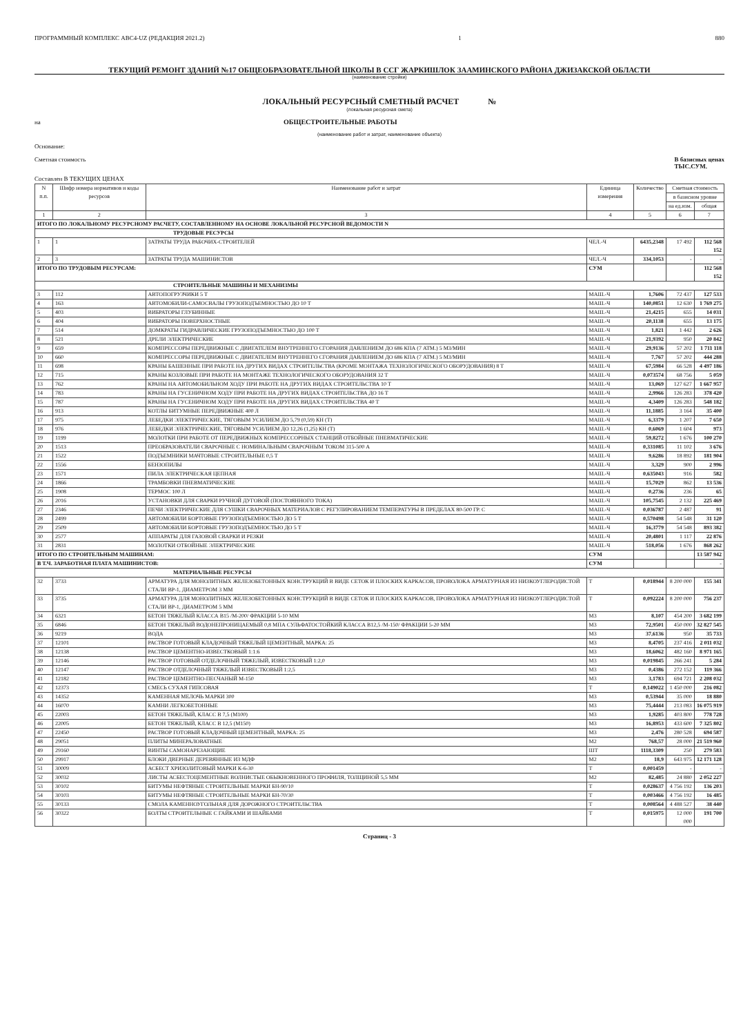ПРОГРАММНЫЙ КОМПЛЕКС АВС4-UZ (РЕДАКЦИЯ 2021.2) 1 880
ТЕКУЩИЙ РЕМОНТ ЗДАНИЙ №17 ОБЩЕОБРАЗОВАТЕЛЬНОЙ ШКОЛЫ В ССГ ЖАРКИШЛОК ЗААМИНСКОГО РАЙОНА ДЖИЗАКСКОЙ ОБЛАСТИ
(наименование стройки)
ЛОКАЛЬНЫЙ РЕСУРСНЫЙ СМЕТНЫЙ РАСЧЕТ №
(локальная ресурсная смета)
на ОБЩЕСТРОИТЕЛЬНЫЕ РАБОТЫ
(наименование работ и затрат, наименование объекта)
Основание:
Сметная стоимость В базисных ценах
ТЫС.СУМ.
Составлен В ТЕКУЩИХ ЦЕНАХ
| N п.п. | Шифр номера нормативов и коды ресурсов | Наименование работ и затрат | Единица измерения | Количество | Сметная стоимость | |
| --- | --- | --- | --- | --- | --- | --- |
| | | | | | в базисном уровне | |
| | | | | | на ед.изм. | общая |
| 1 | 2 | 3 | 4 | 5 | 6 | 7 |
| ИТОГО ПО ЛОКАЛЬНОМУ РЕСУРСНОМУ РАСЧЕТУ, СОСТАВЛЕННОМУ НА ОСНОВЕ ЛОКАЛЬНОЙ РЕСУРСНОЙ ВЕДОМОСТИ N | | | | | | |
| ТРУДОВЫЕ РЕСУРСЫ | | | | | | |
| 1 | 1 | ЗАТРАТЫ ТРУДА РАБОЧИХ-СТРОИТЕЛЕЙ | ЧЕЛ.-Ч | 6435,2348 | 17 492 | 112 568 152 |
| 2 | 3 | ЗАТРАТЫ ТРУДА МАШИНИСТОВ | ЧЕЛ.-Ч | 334,1053 | - | - |
| ИТОГО ПО ТРУДОВЫМ РЕСУРСАМ: | | | СУМ | | | 112 568 152 |
| СТРОИТЕЛЬНЫЕ МАШИНЫ И МЕХАНИЗМЫ | | | | | | |
| 3 | 112 | АВТОПОГРУЗЧИКИ 5 Т | МАШ.-Ч | 1,7606 | 72 437 | 127 533 |
| 4 | 163 | АВТОМОБИЛИ-САМОСВАЛЫ ГРУЗОПОДЪЕМНОСТЬЮ ДО 10 Т | МАШ.-Ч | 140,0851 | 12 630 | 1 769 275 |
| 5 | 403 | ВИБРАТОРЫ ГЛУБИННЫЕ | МАШ.-Ч | 21,4215 | 655 | 14 031 |
| 6 | 404 | ВИБРАТОРЫ ПОВЕРХНОСТНЫЕ | МАШ.-Ч | 20,1138 | 655 | 13 175 |
| 7 | 514 | ДОМКРАТЫ ГИДРАВЛИЧЕСКИЕ ГРУЗОПОДЪЕМНОСТЬЮ ДО 100 Т | МАШ.-Ч | 1,821 | 1 442 | 2 626 |
| 8 | 521 | ДРЕЛИ ЭЛЕКТРИЧЕСКИЕ | МАШ.-Ч | 21,9392 | 950 | 20 842 |
| 9 | 659 | КОМПРЕССОРЫ ПЕРЕДВИЖНЫЕ С ДВИГАТЕЛЕМ ВНУТРЕННЕГО СГОРАНИЯ ДАВЛЕНИЕМ ДО 686 КПА (7 АТМ.) 5 М3/МИН | МАШ.-Ч | 29,9136 | 57 202 | 1 711 118 |
| 10 | 660 | КОМПРЕССОРЫ ПЕРЕДВИЖНЫЕ С ДВИГАТЕЛЕМ ВНУТРЕННЕГО СГОРАНИЯ ДАВЛЕНИЕМ ДО 686 КПА (7 АТМ.) 5 М3/МИН | МАШ.-Ч | 7,767 | 57 202 | 444 288 |
| 11 | 698 | КРАНЫ БАШЕННЫЕ ПРИ РАБОТЕ НА ДРУГИХ ВИДАХ СТРОИТЕЛЬСТВА (КРОМЕ МОНТАЖА ТЕХНОЛОГИЧЕСКОГО ОБОРУДОВАНИЯ) 8 Т | МАШ.-Ч | 67,5984 | 66 528 | 4 497 186 |
| 12 | 715 | КРАНЫ КОЗЛОВЫЕ ПРИ РАБОТЕ НА МОНТАЖЕ ТЕХНОЛОГИЧЕСКОГО ОБОРУДОВАНИЯ 32 Т | МАШ.-Ч | 0,073574 | 68 756 | 5 059 |
| 13 | 762 | КРАНЫ НА АВТОМОБИЛЬНОМ ХОДУ ПРИ РАБОТЕ НА ДРУГИХ ВИДАХ СТРОИТЕЛЬСТВА 10 Т | МАШ.-Ч | 13,069 | 127 627 | 1 667 957 |
| 14 | 783 | КРАНЫ НА ГУСЕНИЧНОМ ХОДУ ПРИ РАБОТЕ НА ДРУГИХ ВИДАХ СТРОИТЕЛЬСТВА ДО 16 Т | МАШ.-Ч | 2,9966 | 126 283 | 378 420 |
| 15 | 787 | КРАНЫ НА ГУСЕНИЧНОМ ХОДУ ПРИ РАБОТЕ НА ДРУГИХ ВИДАХ СТРОИТЕЛЬСТВА 40 Т | МАШ.-Ч | 4,3409 | 126 283 | 548 182 |
| 16 | 913 | КОТЛЫ БИТУМНЫЕ ПЕРЕДВИЖНЫЕ 400 Л | МАШ.-Ч | 11,1885 | 3 164 | 35 400 |
| 17 | 975 | ЛЕБЕДКИ ЭЛЕКТРИЧЕСКИЕ, ТЯГОВЫМ УСИЛИЕМ ДО 5,79 (0,59) КН (Т) | МАШ.-Ч | 6,3379 | 1 207 | 7 650 |
| 18 | 976 | ЛЕБЕДКИ ЭЛЕКТРИЧЕСКИЕ, ТЯГОВЫМ УСИЛИЕМ ДО 12,26 (1,25) КН (Т) | МАШ.-Ч | 0,6069 | 1 604 | 973 |
| 19 | 1199 | МОЛОТКИ ПРИ РАБОТЕ ОТ ПЕРЕДВИЖНЫХ КОМПРЕССОРНЫХ СТАНЦИЙ ОТБОЙНЫЕ ПНЕВМАТИЧЕСКИЕ | МАШ.-Ч | 59,8272 | 1 676 | 100 270 |
| 20 | 1513 | ПРЕОБРАЗОВАТЕЛИ СВАРОЧНЫЕ С НОМИНАЛЬНЫМ СВАРОЧНЫМ ТОКОМ 315-500 А | МАШ.-Ч | 0,331085 | 11 102 | 3 676 |
| 21 | 1522 | ПОДЪЕМНИКИ МАЧТОВЫЕ СТРОИТЕЛЬНЫЕ 0,5 Т | МАШ.-Ч | 9,6286 | 18 892 | 181 904 |
| 22 | 1556 | БЕНЗОПИЛЫ | МАШ.-Ч | 3,329 | 900 | 2 996 |
| 23 | 1571 | ПИЛА ЭЛЕКТРИЧЕСКАЯ ЦЕПНАЯ | МАШ.-Ч | 0,635043 | 916 | 582 |
| 24 | 1866 | ТРАМБОВКИ ПНЕВМАТИЧЕСКИЕ | МАШ.-Ч | 15,7029 | 862 | 13 536 |
| 25 | 1908 | ТЕРМОС 100 Л | МАШ.-Ч | 0,2736 | 236 | 65 |
| 26 | 2016 | УСТАНОВКИ ДЛЯ СВАРКИ РУЧНОЙ ДУГОВОЙ (ПОСТОЯННОГО ТОКА) | МАШ.-Ч | 105,7545 | 2 132 | 225 469 |
| 27 | 2346 | ПЕЧИ ЭЛЕКТРИЧЕСКИЕ ДЛЯ СУШКИ СВАРОЧНЫХ МАТЕРИАЛОВ С РЕГУЛИРОВАНИЕМ ТЕМПЕРАТУРЫ В ПРЕДЕЛАХ 80-500 ГР. С | МАШ.-Ч | 0,036787 | 2 487 | 91 |
| 28 | 2499 | АВТОМОБИЛИ БОРТОВЫЕ ГРУЗОПОДЪЕМНОСТЬЮ ДО 5 Т | МАШ.-Ч | 0,570498 | 54 548 | 31 120 |
| 29 | 2509 | АВТОМОБИЛИ БОРТОВЫЕ ГРУЗОПОДЪЕМНОСТЬЮ ДО 5 Т | МАШ.-Ч | 16,3779 | 54 548 | 893 382 |
| 30 | 2577 | АППАРАТЫ ДЛЯ ГАЗОВОЙ СВАРКИ И РЕЗКИ | МАШ.-Ч | 20,4801 | 1 117 | 22 876 |
| 31 | 2831 | МОЛОТКИ ОТБОЙНЫЕ ЭЛЕКТРИЧЕСКИЕ | МАШ.-Ч | 518,056 | 1 676 | 868 262 |
| ИТОГО ПО СТРОИТЕЛЬНЫМ МАШИНАМ: | | | СУМ | | | 13 587 942 |
| В Т.Ч. ЗАРАБОТНАЯ ПЛАТА МАШИНИСТОВ: | | | СУМ | | | - |
| МАТЕРИАЛЬНЫЕ РЕСУРСЫ | | | | | | |
| 32 | 3733 | АРМАТУРА ДЛЯ МОНОЛИТНЫХ ЖЕЛЕЗОБЕТОННЫХ КОНСТРУКЦИЙ В ВИДЕ СЕТОК И ПЛОСКИХ КАРКАСОВ, ПРОВОЛОКА АРМАТУРНАЯ ИЗ НИЗКОУГЛЕРОДИСТОЙ СТАЛИ ВР-1, ДИАМЕТРОМ 3 ММ | Т | 0,018944 | 8 200 000 | 155 341 |
| 33 | 3735 | АРМАТУРА ДЛЯ МОНОЛИТНЫХ ЖЕЛЕЗОБЕТОННЫХ КОНСТРУКЦИЙ В ВИДЕ СЕТОК И ПЛОСКИХ КАРКАСОВ, ПРОВОЛОКА АРМАТУРНАЯ ИЗ НИЗКОУГЛЕРОДИСТОЙ СТАЛИ ВР-1, ДИАМЕТРОМ 5 ММ | Т | 0,092224 | 8 200 000 | 756 237 |
| 34 | 6321 | БЕТОН ТЯЖЕЛЫЙ КЛАССА В15 /М-200/ ФРАКЦИИ 5-10 ММ | М3 | 8,107 | 454 200 | 3 682 199 |
| 35 | 6846 | БЕТОН ТЯЖЕЛЫЙ ВОДОНЕПРОНИЦАЕМЫЙ 0,8 МПА СУЛЬФАТОСТОЙКИЙ КЛАССА В12,5 /М-150/ ФРАКЦИИ 5-20 ММ | М3 | 72,9501 | 450 000 | 32 827 545 |
| 36 | 9219 | ВОДА | М3 | 37,6136 | 950 | 35 733 |
| 37 | 12101 | РАСТВОР ГОТОВЫЙ КЛАДОЧНЫЙ ТЯЖЕЛЫЙ ЦЕМЕНТНЫЙ, МАРКА: 25 | М3 | 8,4705 | 237 416 | 2 011 032 |
| 38 | 12138 | РАСТВОР ЦЕМЕНТНО-ИЗВЕСТКОВЫЙ 1:1:6 | М3 | 18,6062 | 482 160 | 8 971 165 |
| 39 | 12146 | РАСТВОР ГОТОВЫЙ ОТДЕЛОЧНЫЙ ТЯЖЕЛЫЙ, ИЗВЕСТКОВЫЙ 1:2,0 | М3 | 0,019845 | 266 241 | 5 284 |
| 40 | 12147 | РАСТВОР ОТДЕЛОЧНЫЙ ТЯЖЕЛЫЙ ИЗВЕСТКОВЫЙ 1:2,5 | М3 | 0,4386 | 272 152 | 119 366 |
| 41 | 12182 | РАСТВОР ЦЕМЕНТНО-ПЕСЧАНЫЙ М-150 | М3 | 3,1783 | 694 721 | 2 208 032 |
| 42 | 12373 | СМЕСЬ СУХАЯ ГИПСОВАЯ | Т | 0,149022 | 1 450 000 | 216 082 |
| 43 | 14352 | КАМЕННАЯ МЕЛОЧЬ МАРКИ 300 | М3 | 0,53944 | 35 000 | 18 880 |
| 44 | 16070 | КАМНИ ЛЕГКОБЕТОННЫЕ | М3 | 75,4444 | 213 083 | 16 075 919 |
| 45 | 22003 | БЕТОН ТЯЖЕЛЫЙ, КЛАСС В 7,5 (М100) | М3 | 1,9285 | 403 800 | 778 728 |
| 46 | 22005 | БЕТОН ТЯЖЕЛЫЙ, КЛАСС В 12,5 (М150) | М3 | 16,8953 | 433 600 | 7 325 802 |
| 47 | 22450 | РАСТВОР ГОТОВЫЙ КЛАДОЧНЫЙ ЦЕМЕНТНЫЙ, МАРКА: 25 | М3 | 2,476 | 280 528 | 694 587 |
| 48 | 29051 | ПЛИТЫ МИНЕРАЛОВАТНЫЕ | М2 | 768,57 | 28 000 | 21 519 960 |
| 49 | 29160 | ВИНТЫ САМОНАРЕЗАЮЩИЕ | ШТ | 1118,3309 | 250 | 279 583 |
| 50 | 29917 | БЛОКИ ДВЕРНЫЕ ДЕРЕВЯННЫЕ ИЗ МДФ | М2 | 18,9 | 643 975 | 12 171 128 |
| 51 | 30009 | АСБЕСТ ХРИЗОЛИТОВЫЙ МАРКИ К-6-30 | Т | 0,001459 | - | - |
| 52 | 30032 | ЛИСТЫ АСБЕСТОЦЕМЕНТНЫЕ ВОЛНИСТЫЕ ОБЫКНОВЕННОГО ПРОФИЛЯ, ТОЛЩИНОЙ 5,5 ММ | М2 | 82,485 | 24 880 | 2 052 227 |
| 53 | 30102 | БИТУМЫ НЕФТЯНЫЕ СТРОИТЕЛЬНЫЕ МАРКИ БН-90/10 | Т | 0,028637 | 4 756 192 | 136 203 |
| 54 | 30103 | БИТУМЫ НЕФТЯНЫЕ СТРОИТЕЛЬНЫЕ МАРКИ БН-70/30 | Т | 0,003466 | 4 756 192 | 16 485 |
| 55 | 30133 | СМОЛА КАМЕННОУГОЛЬНАЯ ДЛЯ ДОРОЖНОГО СТРОИТЕЛЬСТВА | Т | 0,008564 | 4 488 527 | 38 440 |
| 56 | 30322 | БОЛТЫ СТРОИТЕЛЬНЫЕ С ГАЙКАМИ И ШАЙБАМИ | Т | 0,015975 | 12 000 000 | 191 700 |
Страниц - 3